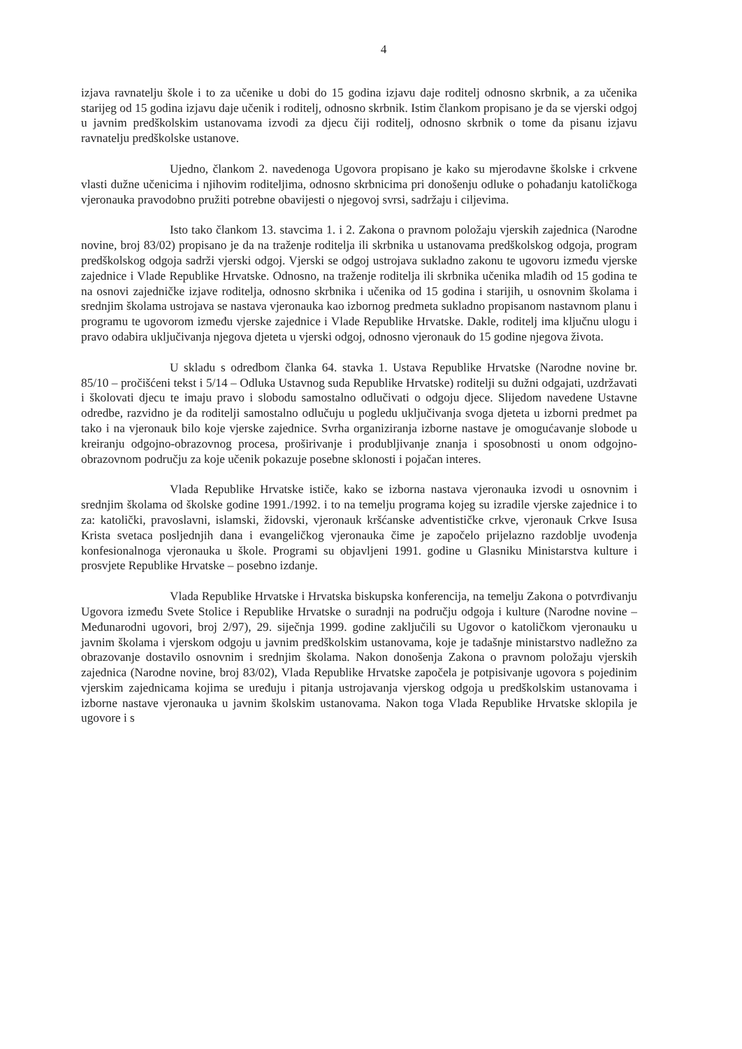4
izjava ravnatelju škole i to za učenike u dobi do 15 godina izjavu daje roditelj odnosno skrbnik, a za učenika starijeg od 15 godina izjavu daje učenik i roditelj, odnosno skrbnik. Istim člankom propisano je da se vjerski odgoj u javnim predškolskim ustanovama izvodi za djecu čiji roditelj, odnosno skrbnik o tome da pisanu izjavu ravnatelju predškolske ustanove.
Ujedno, člankom 2. navedenoga Ugovora propisano je kako su mjerodavne školske i crkvene vlasti dužne učenicima i njihovim roditeljima, odnosno skrbnicima pri donošenju odluke o pohađanju katoličkoga vjeronauka pravodobno pružiti potrebne obavijesti o njegovoj svrsi, sadržaju i ciljevima.
Isto tako člankom 13. stavcima 1. i 2. Zakona o pravnom položaju vjerskih zajednica (Narodne novine, broj 83/02) propisano je da na traženje roditelja ili skrbnika u ustanovama predškolskog odgoja, program predškolskog odgoja sadrži vjerski odgoj. Vjerski se odgoj ustrojava sukladno zakonu te ugovoru između vjerske zajednice i Vlade Republike Hrvatske. Odnosno, na traženje roditelja ili skrbnika učenika mlađih od 15 godina te na osnovi zajedničke izjave roditelja, odnosno skrbnika i učenika od 15 godina i starijih, u osnovnim školama i srednjim školama ustrojava se nastava vjeronauka kao izbornog predmeta sukladno propisanom nastavnom planu i programu te ugovorom između vjerske zajednice i Vlade Republike Hrvatske. Dakle, roditelj ima ključnu ulogu i pravo odabira uključivanja njegova djeteta u vjerski odgoj, odnosno vjeronauk do 15 godine njegova života.
U skladu s odredbom članka 64. stavka 1. Ustava Republike Hrvatske (Narodne novine br. 85/10 – pročišćeni tekst i 5/14 – Odluka Ustavnog suda Republike Hrvatske) roditelji su dužni odgajati, uzdržavati i školovati djecu te imaju pravo i slobodu samostalno odlučivati o odgoju djece. Slijedom navedene Ustavne odredbe, razvidno je da roditelji samostalno odlučuju u pogledu uključivanja svoga djeteta u izborni predmet pa tako i na vjeronauk bilo koje vjerske zajednice. Svrha organiziranja izborne nastave je omogućavanje slobode u kreiranju odgojno-obrazovnog procesa, proširivanje i produbljivanje znanja i sposobnosti u onom odgojno-obrazovnom području za koje učenik pokazuje posebne sklonosti i pojačan interes.
Vlada Republike Hrvatske ističe, kako se izborna nastava vjeronauka izvodi u osnovnim i srednjim školama od školske godine 1991./1992. i to na temelju programa kojeg su izradile vjerske zajednice i to za: katolički, pravoslavni, islamski, židovski, vjeronauk kršćanske adventističke crkve, vjeronauk Crkve Isusa Krista svetaca posljednjih dana i evangeličkog vjeronauka čime je započelo prijelazno razdoblje uvođenja konfesionalnoga vjeronauka u škole. Programi su objavljeni 1991. godine u Glasniku Ministarstva kulture i prosvjete Republike Hrvatske – posebno izdanje.
Vlada Republike Hrvatske i Hrvatska biskupska konferencija, na temelju Zakona o potvrđivanju Ugovora između Svete Stolice i Republike Hrvatske o suradnji na području odgoja i kulture (Narodne novine – Međunarodni ugovori, broj 2/97), 29. siječnja 1999. godine zaključili su Ugovor o katoličkom vjeronauku u javnim školama i vjerskom odgoju u javnim predškolskim ustanovama, koje je tadašnje ministarstvo nadležno za obrazovanje dostavilo osnovnim i srednjim školama. Nakon donošenja Zakona o pravnom položaju vjerskih zajednica (Narodne novine, broj 83/02), Vlada Republike Hrvatske započela je potpisivanje ugovora s pojedinim vjerskim zajednicama kojima se uređuju i pitanja ustrojavanja vjerskog odgoja u predškolskim ustanovama i izborne nastave vjeronauka u javnim školskim ustanovama. Nakon toga Vlada Republike Hrvatske sklopila je ugovore i s